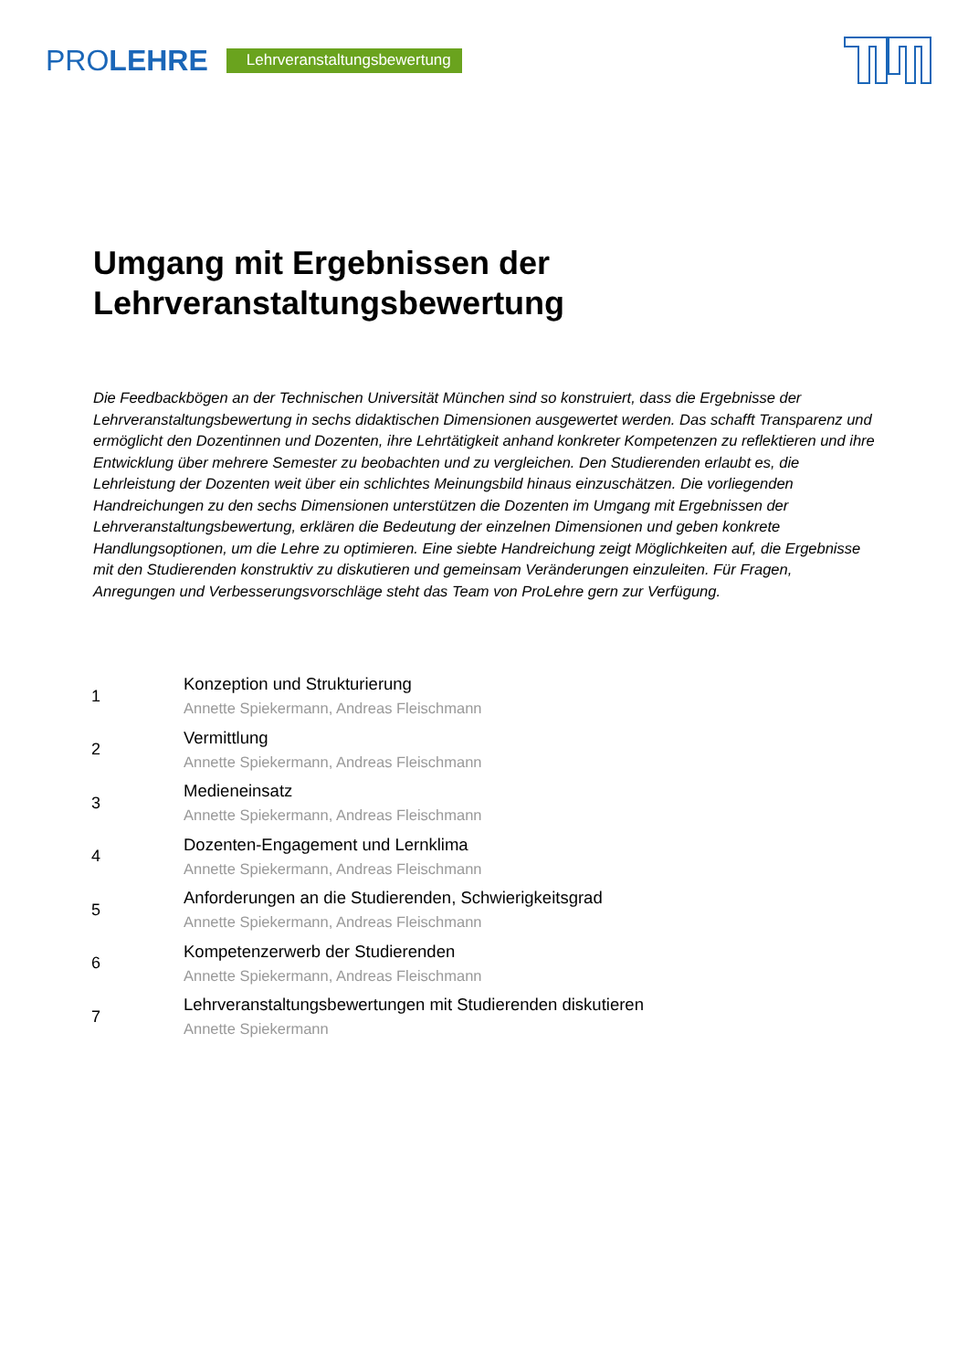PROLEHRE
Lehrveranstaltungsbewertung
Umgang mit Ergebnissen der
Lehrveranstaltungsbewertung
Die Feedbackbögen an der Technischen Universität München sind so konstruiert, dass die Ergebnisse der Lehrveranstaltungsbewertung in sechs didaktischen Dimensionen ausgewertet werden. Das schafft Transparenz und ermöglicht den Dozentinnen und Dozenten, ihre Lehrtätigkeit anhand konkreter Kompetenzen zu reflektieren und ihre Entwicklung über mehrere Semester zu beobachten und zu vergleichen. Den Studierenden erlaubt es, die Lehrleistung der Dozenten weit über ein schlichtes Meinungsbild hinaus einzuschätzen. Die vorliegenden Handreichungen zu den sechs Dimensionen unterstützen die Dozenten im Umgang mit Ergebnissen der Lehrveranstaltungsbewertung, erklären die Bedeutung der einzelnen Dimensionen und geben konkrete Handlungsoptionen, um die Lehre zu optimieren. Eine siebte Handreichung zeigt Möglichkeiten auf, die Ergebnisse mit den Studierenden konstruktiv zu diskutieren und gemeinsam Veränderungen einzuleiten. Für Fragen, Anregungen und Verbesserungsvorschläge steht das Team von ProLehre gern zur Verfügung.
1
Konzeption und Strukturierung
Annette Spiekermann, Andreas Fleischmann
2
Vermittlung
Annette Spiekermann, Andreas Fleischmann
3
Medieneinsatz
Annette Spiekermann, Andreas Fleischmann
4
Dozenten-Engagement und Lernklima
Annette Spiekermann, Andreas Fleischmann
5
Anforderungen an die Studierenden, Schwierigkeitsgrad
Annette Spiekermann, Andreas Fleischmann
6
Kompetenzerwerb der Studierenden
Annette Spiekermann, Andreas Fleischmann
7
Lehrveranstaltungsbewertungen mit Studierenden diskutieren
Annette Spiekermann